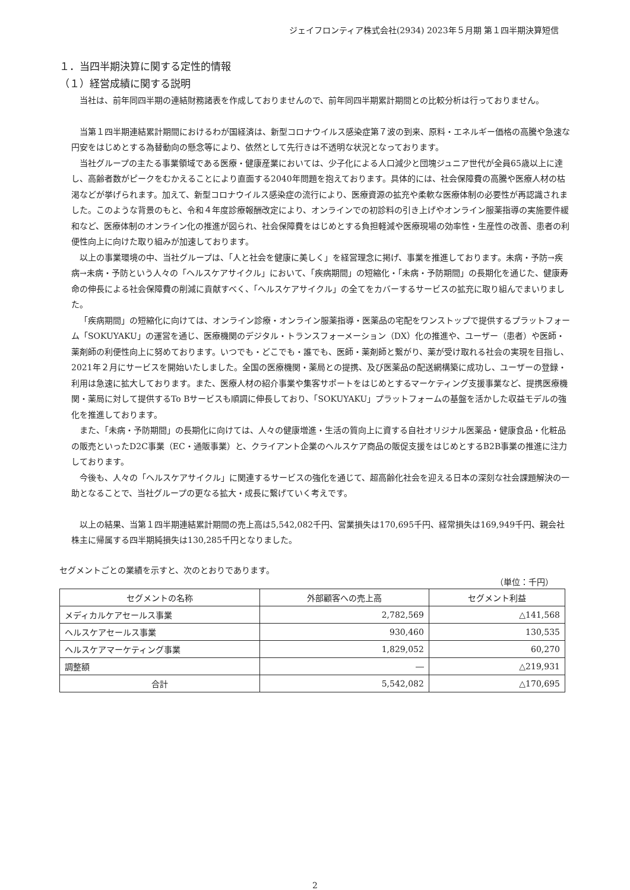ジェイフロンティア株式会社(2934) 2023年５月期 第１四半期決算短信
１．当四半期決算に関する定性的情報
（１）経営成績に関する説明
当社は、前年同四半期の連結財務諸表を作成しておりませんので、前年同四半期累計期間との比較分析は行っておりません。
当第１四半期連結累計期間におけるわが国経済は、新型コロナウイルス感染症第７波の到来、原料・エネルギー価格の高騰や急速な円安をはじめとする為替動向の懸念等により、依然として先行きは不透明な状況となっております。
当社グループの主たる事業領域である医療・健康産業においては、少子化による人口減少と団塊ジュニア世代が全員65歳以上に達し、高齢者数がピークをむかえることにより直面する2040年問題を抱えております。具体的には、社会保障費の高騰や医療人材の枯渇などが挙げられます。加えて、新型コロナウイルス感染症の流行により、医療資源の拡充や柔軟な医療体制の必要性が再認識されました。このような背景のもと、令和４年度診療報酬改定により、オンラインでの初診料の引き上げやオンライン服薬指導の実施要件緩和など、医療体制のオンライン化の推進が図られ、社会保障費をはじめとする負担軽減や医療現場の効率性・生産性の改善、患者の利便性向上に向けた取り組みが加速しております。
以上の事業環境の中、当社グループは、「人と社会を健康に美しく」を経営理念に掲げ、事業を推進しております。未病・予防→疾病→未病・予防という人々の「ヘルスケアサイクル」において、「疾病期間」の短縮化・「未病・予防期間」の長期化を通じた、健康寿命の伸長による社会保障費の削減に貢献すべく、「ヘルスケアサイクル」の全てをカバーするサービスの拡充に取り組んでまいりました。
「疾病期間」の短縮化に向けては、オンライン診療・オンライン服薬指導・医薬品の宅配をワンストップで提供するプラットフォーム「SOKUYAKU」の運営を通じ、医療機関のデジタル・トランスフォーメーション（DX）化の推進や、ユーザー（患者）や医師・薬剤師の利便性向上に努めております。いつでも・どこでも・誰でも、医師・薬剤師と繋がり、薬が受け取れる社会の実現を目指し、2021年２月にサービスを開始いたしました。全国の医療機関・薬局との提携、及び医薬品の配送網構築に成功し、ユーザーの登録・利用は急速に拡大しております。また、医療人材の紹介事業や集客サポートをはじめとするマーケティング支援事業など、提携医療機関・薬局に対して提供するTo Bサービスも順調に伸長しており、「SOKUYAKU」プラットフォームの基盤を活かした収益モデルの強化を推進しております。
また、「未病・予防期間」の長期化に向けては、人々の健康増進・生活の質向上に資する自社オリジナル医薬品・健康食品・化粧品の販売といったD2C事業（EC・通販事業）と、クライアント企業のヘルスケア商品の販促支援をはじめとするB2B事業の推進に注力しております。
今後も、人々の「ヘルスケアサイクル」に関連するサービスの強化を通じて、超高齢化社会を迎える日本の深刻な社会課題解決の一助となることで、当社グループの更なる拡大・成長に繋げていく考えです。
以上の結果、当第１四半期連結累計期間の売上高は5,542,082千円、営業損失は170,695千円、経常損失は169,949千円、親会社株主に帰属する四半期純損失は130,285千円となりました。
セグメントごとの業績を示すと、次のとおりであります。
（単位：千円）
| セグメントの名称 | 外部顧客への売上高 | セグメント利益 |
| --- | --- | --- |
| メディカルケアセールス事業 | 2,782,569 | △141,568 |
| ヘルスケアセールス事業 | 930,460 | 130,535 |
| ヘルスケアマーケティング事業 | 1,829,052 | 60,270 |
| 調整額 | ― | △219,931 |
| 合計 | 5,542,082 | △170,695 |
2